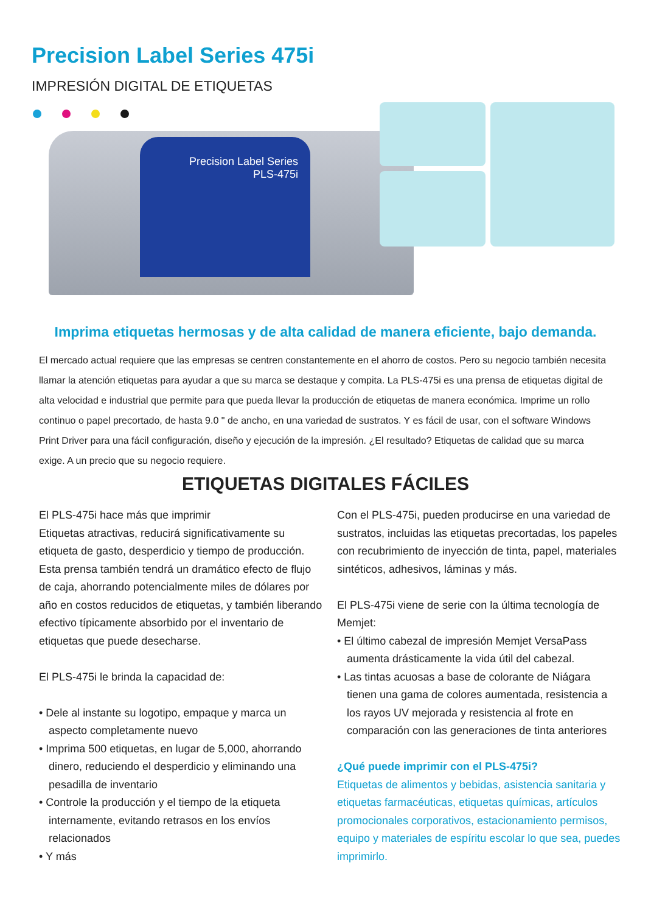Precision Label Series 475i
IMPRESIÓN DIGITAL DE ETIQUETAS
Precision Label Series
PLS-475i
Imprima etiquetas hermosas y de alta calidad de manera eficiente, bajo demanda.
El mercado actual requiere que las empresas se centren constantemente en el ahorro de costos. Pero su negocio también necesita llamar la atención etiquetas para ayudar a que su marca se destaque y compita. La PLS-475i es una prensa de etiquetas digital de alta velocidad e industrial que permite para que pueda llevar la producción de etiquetas de manera económica. Imprime un rollo continuo o papel precortado, de hasta 9.0 " de ancho, en una variedad de sustratos. Y es fácil de usar, con el software Windows Print Driver para una fácil configuración, diseño y ejecución de la impresión. ¿El resultado? Etiquetas de calidad que su marca exige. A un precio que su negocio requiere.
ETIQUETAS DIGITALES FÁCILES
El PLS-475i hace más que imprimir
Etiquetas atractivas, reducirá significativamente su etiqueta de gasto, desperdicio y tiempo de producción. Esta prensa también tendrá un dramático efecto de flujo de caja, ahorrando potencialmente miles de dólares por año en costos reducidos de etiquetas, y también liberando efectivo típicamente absorbido por el inventario de etiquetas que puede desecharse.
El PLS-475i le brinda la capacidad de:
• Dele al instante su logotipo, empaque y marca un aspecto completamente nuevo
• Imprima 500 etiquetas, en lugar de 5,000, ahorrando dinero, reduciendo el desperdicio y eliminando una pesadilla de inventario
• Controle la producción y el tiempo de la etiqueta internamente, evitando retrasos en los envíos relacionados
• Y más
Con el PLS-475i, pueden producirse en una variedad de sustratos, incluidas las etiquetas precortadas, los papeles con recubrimiento de inyección de tinta, papel, materiales sintéticos, adhesivos, láminas y más.
El PLS-475i viene de serie con la última tecnología de Memjet:
• El último cabezal de impresión Memjet VersaPass aumenta drásticamente la vida útil del cabezal.
• Las tintas acuosas a base de colorante de Niágara tienen una gama de colores aumentada, resistencia a los rayos UV mejorada y resistencia al frote en comparación con las generaciones de tinta anteriores
¿Qué puede imprimir con el PLS-475i?
Etiquetas de alimentos y bebidas, asistencia sanitaria y etiquetas farmacéuticas, etiquetas químicas, artículos promocionales corporativos, estacionamiento permisos, equipo y materiales de espíritu escolar lo que sea, puedes imprimirlo.